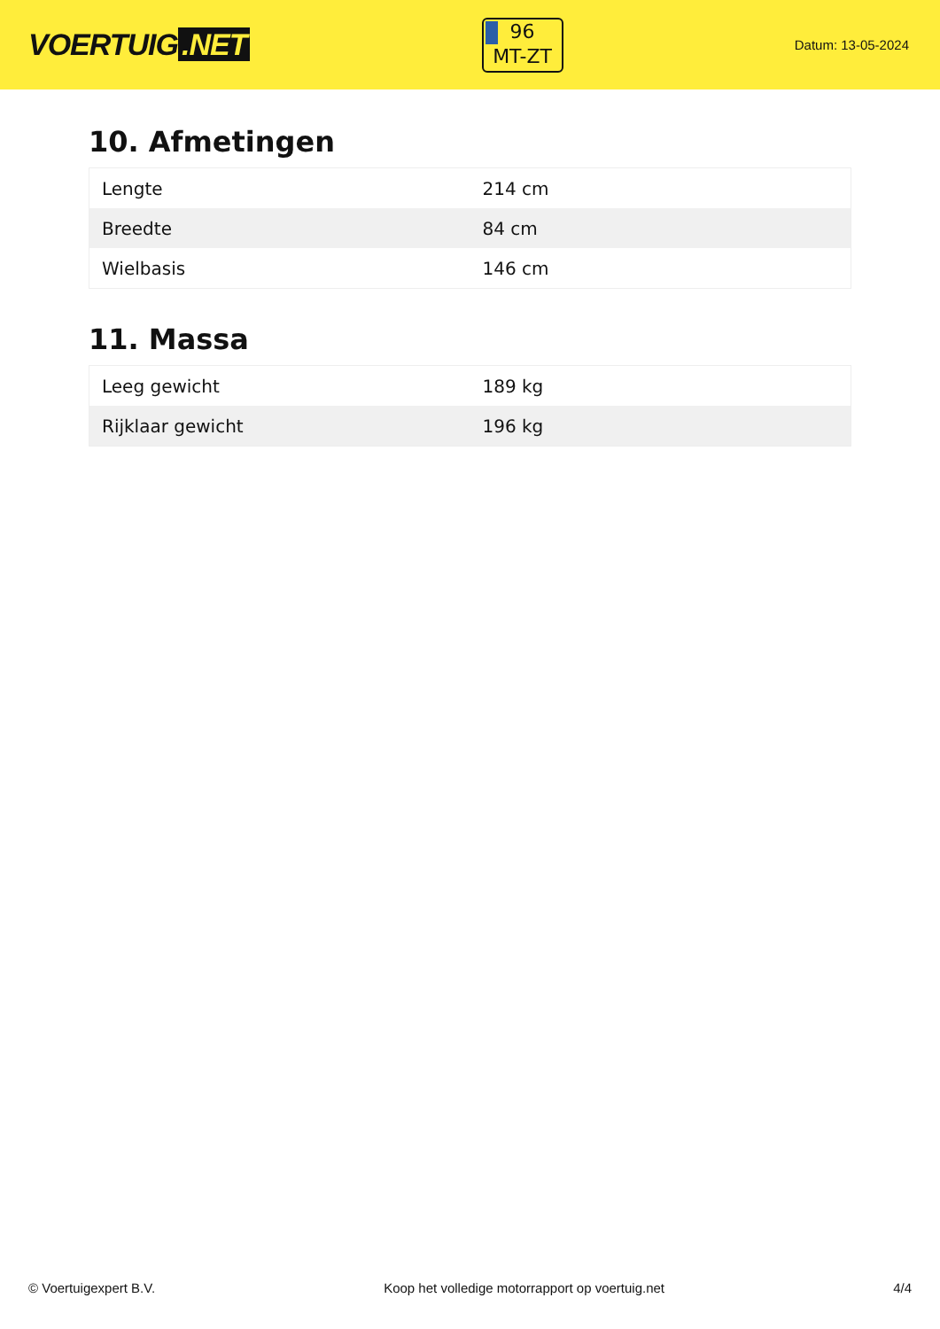VOERTUIG.NET
96
MT-ZT
Datum: 13-05-2024
10. Afmetingen
| Lengte | 214 cm |
| Breedte | 84 cm |
| Wielbasis | 146 cm |
11. Massa
| Leeg gewicht | 189 kg |
| Rijklaar gewicht | 196 kg |
© Voertuigexpert B.V. Koop het volledige motorrapport op voertuig.net 4/4